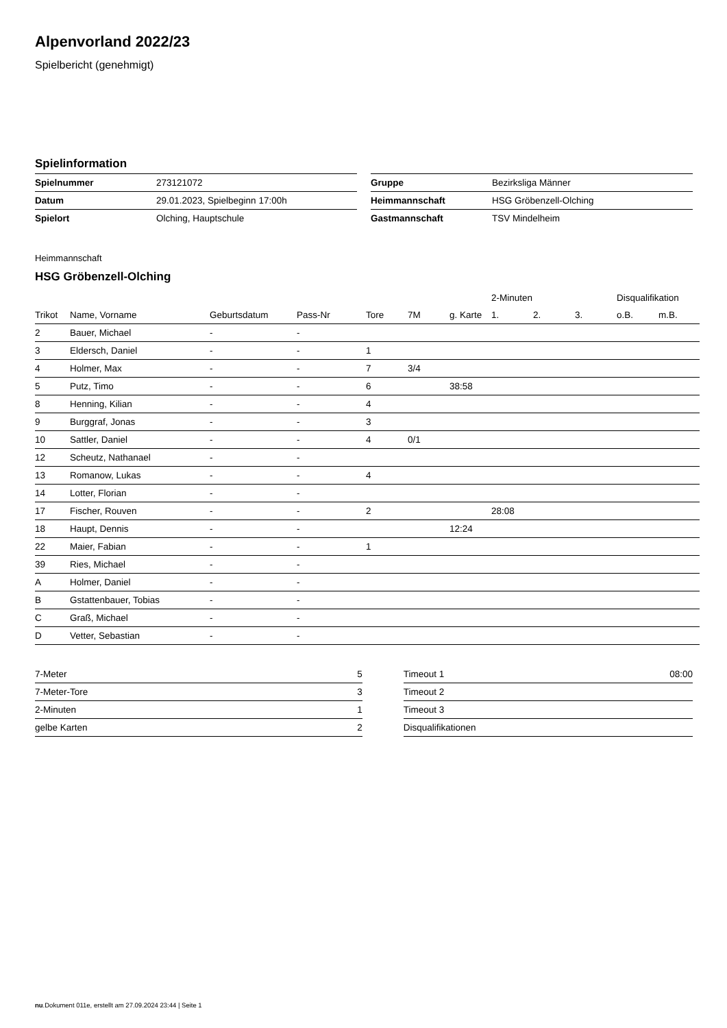Alpenvorland 2022/23
Spielbericht (genehmigt)
Spielinformation
| Spielnummer | 273121072 |
| Datum | 29.01.2023, Spielbeginn 17:00h |
| Spielort | Olching, Hauptschule |
| Gruppe | Bezirksliga Männer |
| Heimmannschaft | HSG Gröbenzell-Olching |
| Gastmannschaft | TSV Mindelheim |
Heimmannschaft
HSG Gröbenzell-Olching
| | | | | | | | 2-Minuten | | | Disqualifikation | |
| --- | --- | --- | --- | --- | --- | --- | --- | --- | --- | --- | --- |
| Trikot | Name, Vorname | Geburtsdatum | Pass-Nr | Tore | 7M | g. Karte | 1. | 2. | 3. | o.B. | m.B. |
| 2 | Bauer, Michael | - | - | | | | | | | | |
| 3 | Eldersch, Daniel | - | - | 1 | | | | | | | |
| 4 | Holmer, Max | - | - | 7 | 3/4 | | | | | | |
| 5 | Putz, Timo | - | - | 6 | | 38:58 | | | | | |
| 8 | Henning, Kilian | - | - | 4 | | | | | | | |
| 9 | Burggraf, Jonas | - | - | 3 | | | | | | | |
| 10 | Sattler, Daniel | - | - | 4 | 0/1 | | | | | | |
| 12 | Scheutz, Nathanael | - | - | | | | | | | | |
| 13 | Romanow, Lukas | - | - | 4 | | | | | | | |
| 14 | Lotter, Florian | - | - | | | | | | | | |
| 17 | Fischer, Rouven | - | - | 2 | | | 28:08 | | | | |
| 18 | Haupt, Dennis | - | - | | | 12:24 | | | | | |
| 22 | Maier, Fabian | - | - | 1 | | | | | | | |
| 39 | Ries, Michael | - | - | | | | | | | | |
| A | Holmer, Daniel | - | - | | | | | | | | |
| B | Gstattenbauer, Tobias | - | - | | | | | | | | |
| C | Graß, Michael | - | - | | | | | | | | |
| D | Vetter, Sebastian | - | - | | | | | | | | |
| 7-Meter | 5 |
| 7-Meter-Tore | 3 |
| 2-Minuten | 1 |
| gelbe Karten | 2 |
| Timeout 1 | 08:00 |
| Timeout 2 | |
| Timeout 3 | |
| Disqualifikationen | |
nu.Dokument 011e, erstellt am 27.09.2024 23:44 | Seite 1